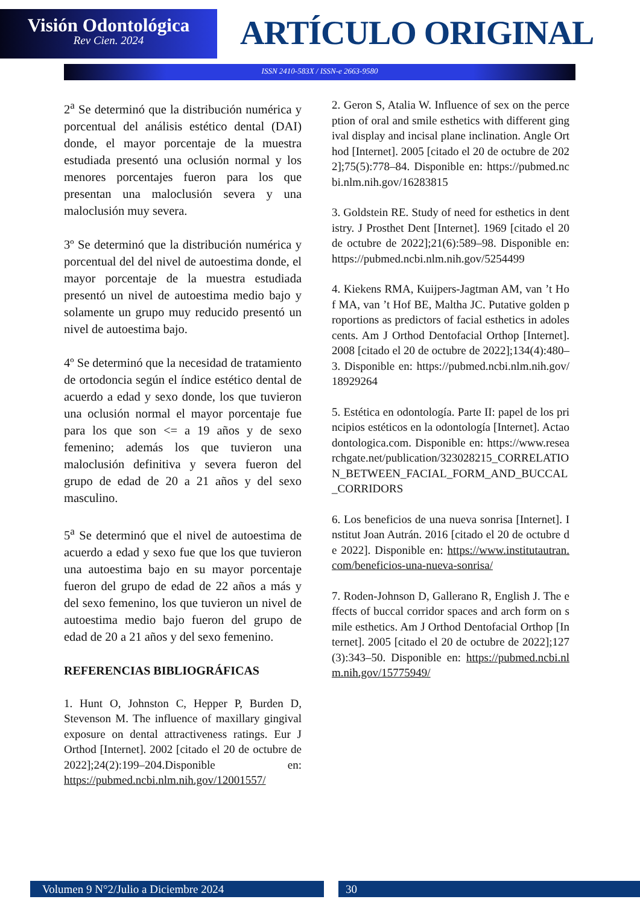Visión Odontológica
Rev Cien. 2024
ARTÍCULO ORIGINAL
ISSN 2410-583X / ISSN-e 2663-9580
2<sup>a</sup> Se determinó que la distribución numérica y porcentual del análisis estético dental (DAI) donde, el mayor porcentaje de la muestra estudiada presentó una oclusión normal y los menores porcentajes fueron para los que presentan una maloclusión severa y una maloclusión muy severa.
3º Se determinó que la distribución numérica y porcentual del del nivel de autoestima donde, el mayor porcentaje de la muestra estudiada presentó un nivel de autoestima medio bajo y solamente un grupo muy reducido presentó un nivel de autoestima bajo.
4º Se determinó que la necesidad de tratamiento de ortodoncia según el índice estético dental de acuerdo a edad y sexo donde, los que tuvieron una oclusión normal el mayor porcentaje fue para los que son <= a 19 años y de sexo femenino; además los que tuvieron una maloclusión definitiva y severa fueron del grupo de edad de 20 a 21 años y del sexo masculino.
5<sup>a</sup> Se determinó que el nivel de autoestima de acuerdo a edad y sexo fue que los que tuvieron una autoestima bajo en su mayor porcentaje fueron del grupo de edad de 22 años a más y del sexo femenino, los que tuvieron un nivel de autoestima medio bajo fueron del grupo de edad de 20 a 21 años y del sexo femenino.
REFERENCIAS BIBLIOGRÁFICAS
1. Hunt O, Johnston C, Hepper P, Burden D, Stevenson M. The influence of maxillary gingival exposure on dental attractiveness ratings. Eur J Orthod [Internet]. 2002 [citado el 20 de octubre de 2022];24(2):199–204.Disponible en: https://pubmed.ncbi.nlm.nih.gov/12001557/
2. Geron S, Atalia W. Influence of sex on the perception of oral and smile esthetics with different gingival display and incisal plane inclination. Angle Orthod [Internet]. 2005 [citado el 20 de octubre de 2022];75(5):778–84. Disponible en: https://pubmed.ncbi.nlm.nih.gov/16283815
3. Goldstein RE. Study of need for esthetics in dentistry. J Prosthet Dent [Internet]. 1969 [citado el 20 de octubre de 2022];21(6):589–98. Disponible en: https://pubmed.ncbi.nlm.nih.gov/5254499
4. Kiekens RMA, Kuijpers-Jagtman AM, van ’t Hof MA, van ’t Hof BE, Maltha JC. Putative golden proportions as predictors of facial esthetics in adolescents. Am J Orthod Dentofacial Orthop [Internet]. 2008 [citado el 20 de octubre de 2022];134(4):480–3. Disponible en: https://pubmed.ncbi.nlm.nih.gov/18929264
5. Estética en odontología. Parte II: papel de los principios estéticos en la odontología [Internet]. Actaodontologica.com. Disponible en: https://www.researchgate.net/publication/323028215_CORRELATION_BETWEEN_FACIAL_FORM_AND_BUCCAL_CORRIDORS
6. Los beneficios de una nueva sonrisa [Internet]. Institut Joan Autrán. 2016 [citado el 20 de octubre de 2022]. Disponible en: https://www.institutautran.com/beneficios-una-nueva-sonrisa/
7. Roden-Johnson D, Gallerano R, English J. The effects of buccal corridor spaces and arch form on smile esthetics. Am J Orthod Dentofacial Orthop [Internet]. 2005 [citado el 20 de octubre de 2022];127(3):343–50. Disponible en: https://pubmed.ncbi.nlm.nih.gov/15775949/
Volumen 9 N°2/Julio a Diciembre 2024 30